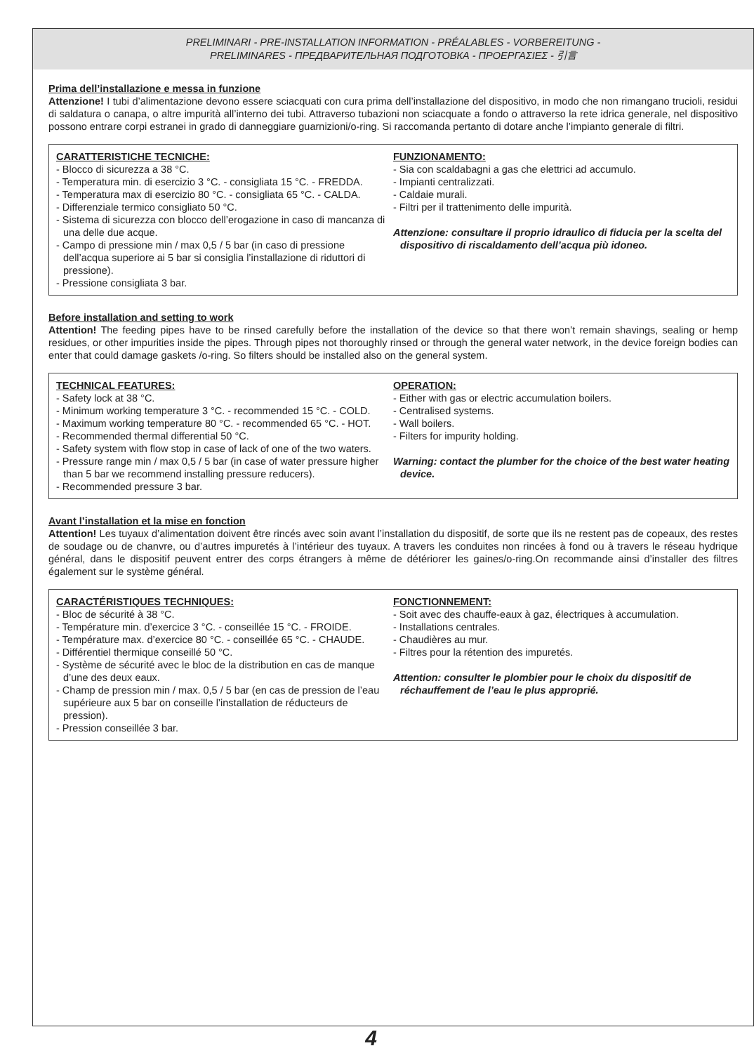PRELIMINARI - PRE-INSTALLATION INFORMATION - PRÉALABLES - VORBEREITUNG -
PRELIMINARES - ПРЕДВАРИТЕЛЬНАЯ ПОДГОТОВКА - ΠΡΟΕΡΓΑΣΙΕΣ - 引言
Prima dell’installazione e messa in funzione
Attenzione! I tubi d’alimentazione devono essere sciacquati con cura prima dell’installazione del dispositivo, in modo che non rimangano trucioli, residui di saldatura o canapa, o altre impurità all’interno dei tubi. Attraverso tubazioni non sciacquate a fondo o attraverso la rete idrica generale, nel dispositivo possono entrare corpi estranei in grado di danneggiare guarnizioni/o-ring. Si raccomanda pertanto di dotare anche l’impianto generale di filtri.
CARATTERISTICHE TECNICHE:
- Blocco di sicurezza a 38 °C.
- Temperatura min. di esercizio 3 °C. - consigliata 15 °C. - FREDDA.
- Temperatura max di esercizio 80 °C. - consigliata 65 °C. - CALDA.
- Differenziale termico consigliato 50 °C.
- Sistema di sicurezza con blocco dell’erogazione in caso di mancanza di una delle due acque.
- Campo di pressione min / max 0,5 / 5 bar (in caso di pressione dell’acqua superiore ai 5 bar si consiglia l’installazione di riduttori di pressione).
- Pressione consigliata 3 bar.
FUNZIONAMENTO:
- Sia con scaldabagni a gas che elettrici ad accumulo.
- Impianti centralizzati.
- Caldaie murali.
- Filtri per il trattenimento delle impurità.
Attenzione: consultare il proprio idraulico di fiducia per la scelta del dispositivo di riscaldamento dell’acqua più idoneo.
Before installation and setting to work
Attention! The feeding pipes have to be rinsed carefully before the installation of the device so that there won’t remain shavings, sealing or hemp residues, or other impurities inside the pipes. Through pipes not thoroughly rinsed or through the general water network, in the device foreign bodies can enter that could damage gaskets /o-ring. So filters should be installed also on the general system.
TECHNICAL FEATURES:
- Safety lock at 38 °C.
- Minimum working temperature 3 °C. - recommended 15 °C. - COLD.
- Maximum working temperature 80 °C. - recommended 65 °C. - HOT.
- Recommended thermal differential 50 °C.
- Safety system with flow stop in case of lack of one of the two waters.
- Pressure range min / max 0,5 / 5 bar (in case of water pressure higher than 5 bar we recommend installing pressure reducers).
- Recommended pressure 3 bar.
OPERATION:
- Either with gas or electric accumulation boilers.
- Centralised systems.
- Wall boilers.
- Filters for impurity holding.
Warning: contact the plumber for the choice of the best water heating device.
Avant l’installation et la mise en fonction
Attention! Les tuyaux d’alimentation doivent être rincés avec soin avant l’installation du dispositif, de sorte que ils ne restent pas de copeaux, des restes de soudage ou de chanvre, ou d’autres impuretés à l’intérieur des tuyaux. A travers les conduites non rincées à fond ou à travers le réseau hydrique général, dans le dispositif peuvent entrer des corps étrangers à même de détériorer les gaines/o-ring.On recommande ainsi d’installer des filtres également sur le système général.
CARACTÉRISTIQUES TECHNIQUES:
- Bloc de sécurité à 38 °C.
- Température min. d’exercice 3 °C. - conseillée 15 °C. - FROIDE.
- Température max. d’exercice 80 °C. - conseillée 65 °C. - CHAUDE.
- Différentiel thermique conseillé 50 °C.
- Système de sécurité avec le bloc de la distribution en cas de manque d’une des deux eaux.
- Champ de pression min / max. 0,5 / 5 bar (en cas de pression de l’eau supérieure aux 5 bar on conseille l’installation de réducteurs de pression).
- Pression conseillée 3 bar.
FONCTIONNEMENT:
- Soit avec des chauffe-eaux à gaz, électriques à accumulation.
- Installations centrales.
- Chaudières au mur.
- Filtres pour la rétention des impuretés.
Attention: consulter le plombier pour le choix du dispositif de réchauffement de l’eau le plus approprié.
4